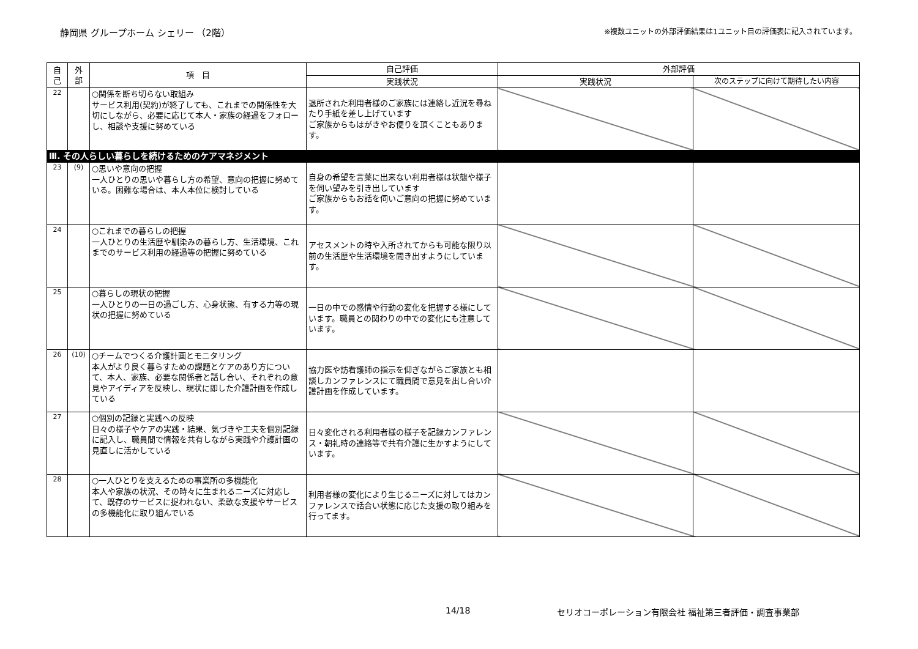静岡県 グループホーム シェリー （2階） ※複数ユニットの外部評価結果は1ユニット目の評価表に記入されています。
| 自 己 | 外 部 | 項 目 | 自己評価 | 外部評価 | |
| --- | --- | --- | --- | --- | --- |
| | | | 実践状況 | 実践状況 | 次のステップに向けて期待したい内容 |
| 22 | | ○関係を断ち切らない取組み サービス利用(契約)が終了しても、これまでの関係性を大切にしながら、必要に応じて本人・家族の経過をフォローし、相談や支援に努めている | 退所された利用者様のご家族には連絡し近況を尋ねたり手紙を差し上げています ご家族からもはがきやお便りを頂くこともあります。 | | |
| Ⅲ. その人らしい暮らしを続けるためのケアマネジメント | | | | | |
| 23 | (9) | ○思いや意向の把握 一人ひとりの思いや暮らし方の希望、意向の把握に努めている。困難な場合は、本人本位に検討している | 自身の希望を言葉に出来ない利用者様は状態や様子を伺い望みを引き出しています ご家族からもお話を伺いご意向の把握に努めています。 | | |
| 24 | | ○これまでの暮らしの把握 一人ひとりの生活歴や馴染みの暮らし方、生活環境、これまでのサービス利用の経過等の把握に努めている | アセスメントの時や入所されてからも可能な限り以前の生活歴や生活環境を聞き出すようにしています。 | | |
| 25 | | ○暮らしの現状の把握 一人ひとりの一日の過ごし方、心身状態、有する力等の現状の把握に努めている | 一日の中での感情や行動の変化を把握する様にしています。職員との関わりの中での変化にも注意しています。 | | |
| 26 | (10) | ○チームでつくる介護計画とモニタリング 本人がより良く暮らすための課題とケアのあり方について、本人、家族、必要な関係者と話し合い、それぞれの意見やアイディアを反映し、現状に即した介護計画を作成している | 協力医や訪看護師の指示を仰ぎながらご家族とも相談しカンファレンスにて職員間で意見を出し合い介護計画を作成しています。 | | |
| 27 | | ○個別の記録と実践への反映 日々の様子やケアの実践・結果、気づきや工夫を個別記録に記入し、職員間で情報を共有しながら実践や介護計画の見直しに活かしている | 日々変化される利用者様の様子を記録カンファレンス・朝礼時の連絡等で共有介護に生かすようにしています。 | | |
| 28 | | ○一人ひとりを支えるための事業所の多機能化 本人や家族の状況、その時々に生まれるニーズに対応して、既存のサービスに捉われない、柔軟な支援やサービスの多機能化に取り組んでいる | 利用者様の変化により生じるニーズに対してはカンファレンスで話合い状態に応じた支援の取り組みを行ってます。 | | |
14/18 セリオコーポレーション有限会社 福祉第三者評価・調査事業部